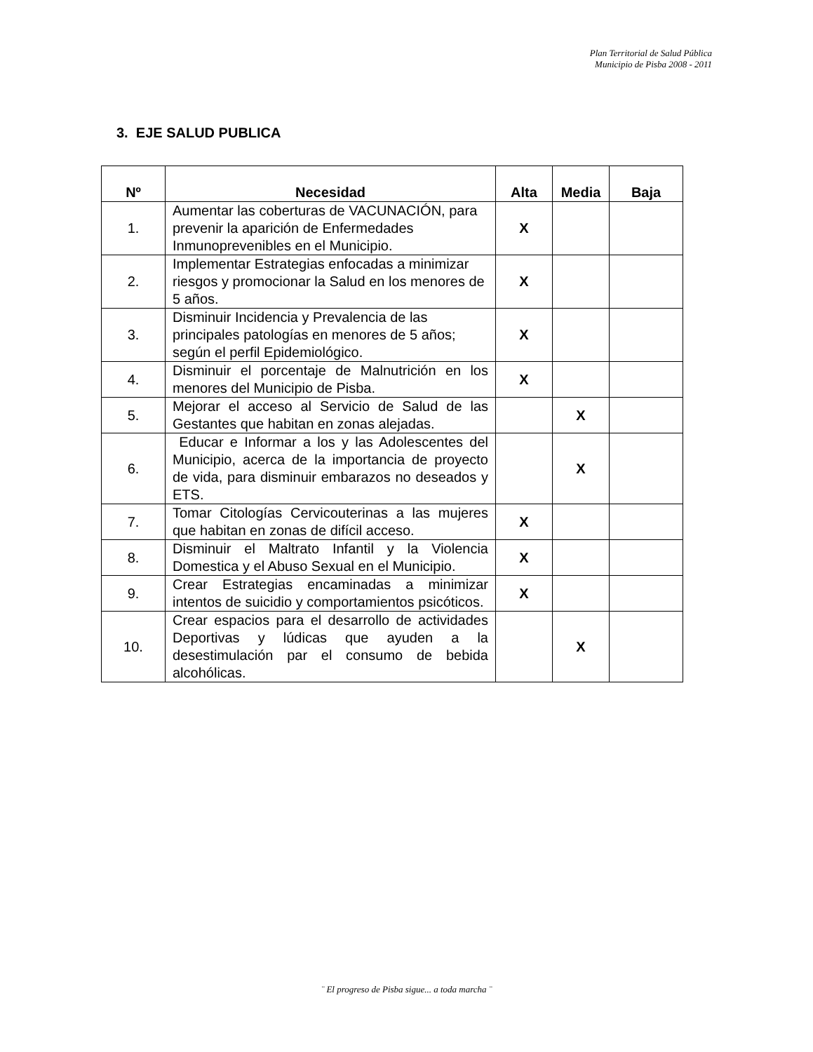Plan Territorial de Salud Pública
Municipio de Pisba 2008 - 2011
3. EJE SALUD PUBLICA
| Nº | Necesidad | Alta | Media | Baja |
| --- | --- | --- | --- | --- |
| 1. | Aumentar las coberturas de VACUNACIÓN, para prevenir la aparición de Enfermedades Inmunoprevenibles en el Municipio. | X | | |
| 2. | Implementar Estrategias enfocadas a minimizar riesgos y promocionar la Salud en los menores de 5 años. | X | | |
| 3. | Disminuir Incidencia y Prevalencia de las principales patologías en menores de 5 años; según el perfil Epidemiológico. | X | | |
| 4. | Disminuir el porcentaje de Malnutrición en los menores del Municipio de Pisba. | X | | |
| 5. | Mejorar el acceso al Servicio de Salud de las Gestantes que habitan en zonas alejadas. | | X | |
| 6. | Educar e Informar a los y las Adolescentes del Municipio, acerca de la importancia de proyecto de vida, para disminuir embarazos no deseados y ETS. | | X | |
| 7. | Tomar Citologías Cervicouterinas a las mujeres que habitan en zonas de difícil acceso. | X | | |
| 8. | Disminuir el Maltrato Infantil y la Violencia Domestica y el Abuso Sexual en el Municipio. | X | | |
| 9. | Crear Estrategias encaminadas a minimizar intentos de suicidio y comportamientos psicóticos. | X | | |
| 10. | Crear espacios para el desarrollo de actividades Deportivas y lúdicas que ayuden a la desestimulación par el consumo de bebida alcohólicas. | | X | |
¨ El progreso de Pisba sigue... a toda marcha ¨